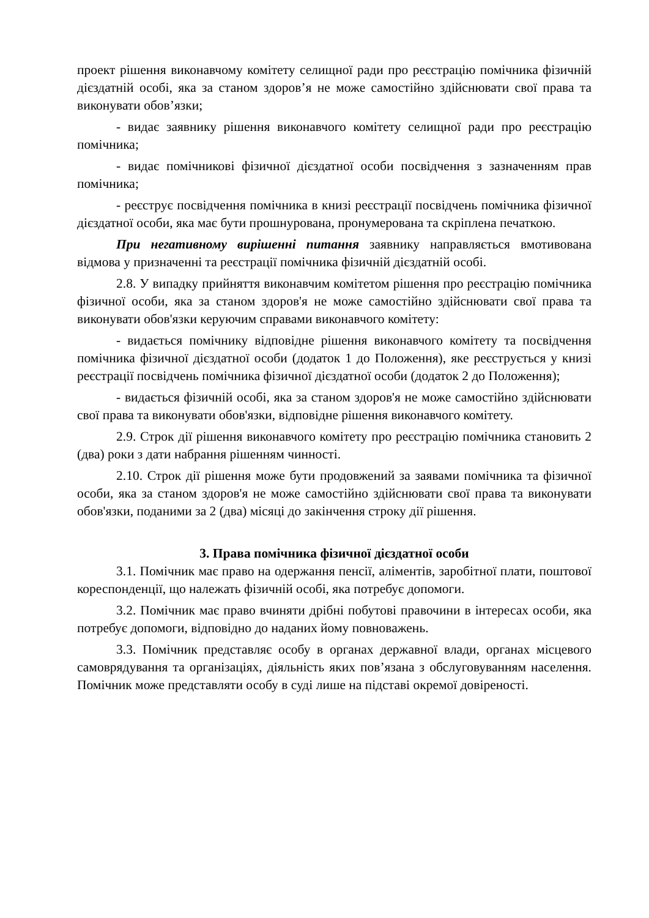проект рішення виконавчому комітету селищної ради про реєстрацію помічника фізичній дієздатній особі, яка за станом здоров’я не може самостійно здійснювати свої права та виконувати обов’язки;
- видає заявнику рішення виконавчого комітету селищної ради про реєстрацію помічника;
- видає помічникові фізичної дієздатної особи посвідчення з зазначенням прав помічника;
- реєструє посвідчення помічника в книзі реєстрації посвідчень помічника фізичної дієздатної особи, яка має бути прошнурована, пронумерована та скріплена печаткою.
При негативному вирішенні питання заявнику направляється вмотивована відмова у призначенні та реєстрації помічника фізичній дієздатній особі.
2.8. У випадку прийняття виконавчим комітетом рішення про реєстрацію помічника фізичної особи, яка за станом здоров'я не може самостійно здійснювати свої права та виконувати обов'язки керуючим справами виконавчого комітету:
- видається помічнику відповідне рішення виконавчого комітету та посвідчення помічника фізичної дієздатної особи (додаток 1 до Положення), яке реєструється у книзі реєстрації посвідчень помічника фізичної дієздатної особи (додаток 2 до Положення);
- видається фізичній особі, яка за станом здоров'я не може самостійно здійснювати свої права та виконувати обов'язки, відповідне рішення виконавчого комітету.
2.9. Строк дії рішення виконавчого комітету про реєстрацію помічника становить 2 (два) роки з дати набрання рішенням чинності.
2.10. Строк дії рішення може бути продовжений за заявами помічника та фізичної особи, яка за станом здоров'я не може самостійно здійснювати свої права та виконувати обов'язки, поданими за 2 (два) місяці до закінчення строку дії рішення.
3. Права помічника фізичної дієздатної особи
3.1. Помічник має право на одержання пенсії, аліментів, заробітної плати, поштової кореспонденції, що належать фізичній особі, яка потребує допомоги.
3.2. Помічник має право вчиняти дрібні побутові правочини в інтересах особи, яка потребує допомоги, відповідно до наданих йому повноважень.
3.3. Помічник представляє особу в органах державної влади, органах місцевого самоврядування та організаціях, діяльність яких пов’язана з обслуговуванням населення. Помічник може представляти особу в суді лише на підставі окремої довіреності.